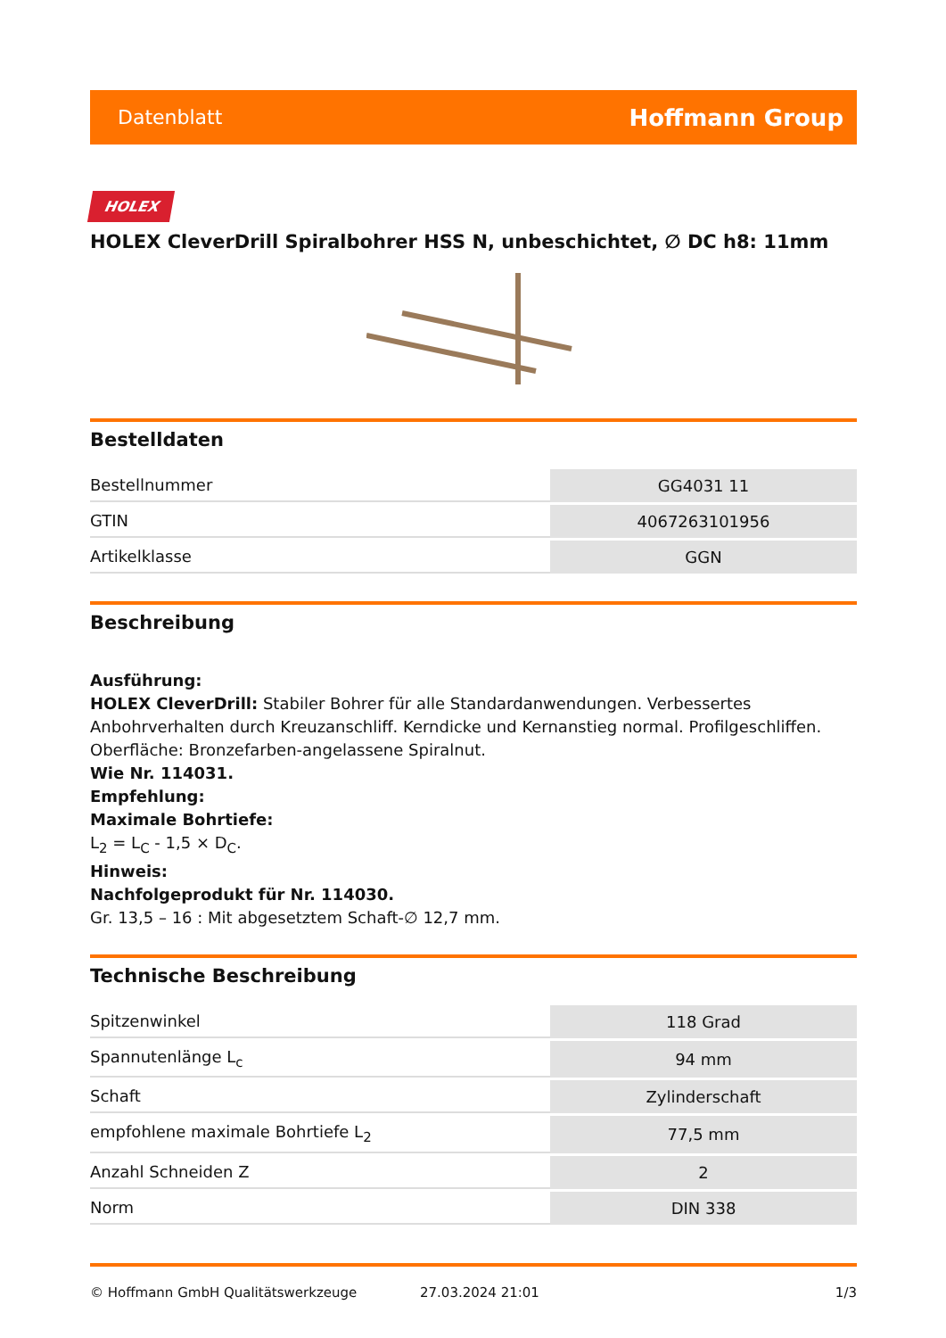Datenblatt Hoffmann Group
HOLEX
HOLEX CleverDrill Spiralbohrer HSS N, unbeschichtet, ∅ DC h8: 11mm
Bestelldaten
| Bestellnummer | GG4031 11 |
| GTIN | 4067263101956 |
| Artikelklasse | GGN |
Beschreibung
Ausführung:
HOLEX CleverDrill: Stabiler Bohrer für alle Standardanwendungen. Verbessertes Anbohrverhalten durch Kreuzanschliff. Kerndicke und Kernanstieg normal. Profilgeschliffen. Oberfläche: Bronzefarben-angelassene Spiralnut.
Wie Nr. 114031.
Empfehlung:
Maximale Bohrtiefe:
L<sub>2</sub> = L<sub>C</sub> - 1,5 × D<sub>C</sub>.
Hinweis:
Nachfolgeprodukt für Nr. 114030.
Gr. 13,5 – 16 : Mit abgesetztem Schaft-∅ 12,7 mm.
Technische Beschreibung
| Spitzenwinkel | 118 Grad |
| Spannutenlänge L<sub>c</sub> | 94 mm |
| Schaft | Zylinderschaft |
| empfohlene maximale Bohrtiefe L<sub>2</sub> | 77,5 mm |
| Anzahl Schneiden Z | 2 |
| Norm | DIN 338 |
© Hoffmann GmbH Qualitätswerkzeuge 27.03.2024 21:01 1/3